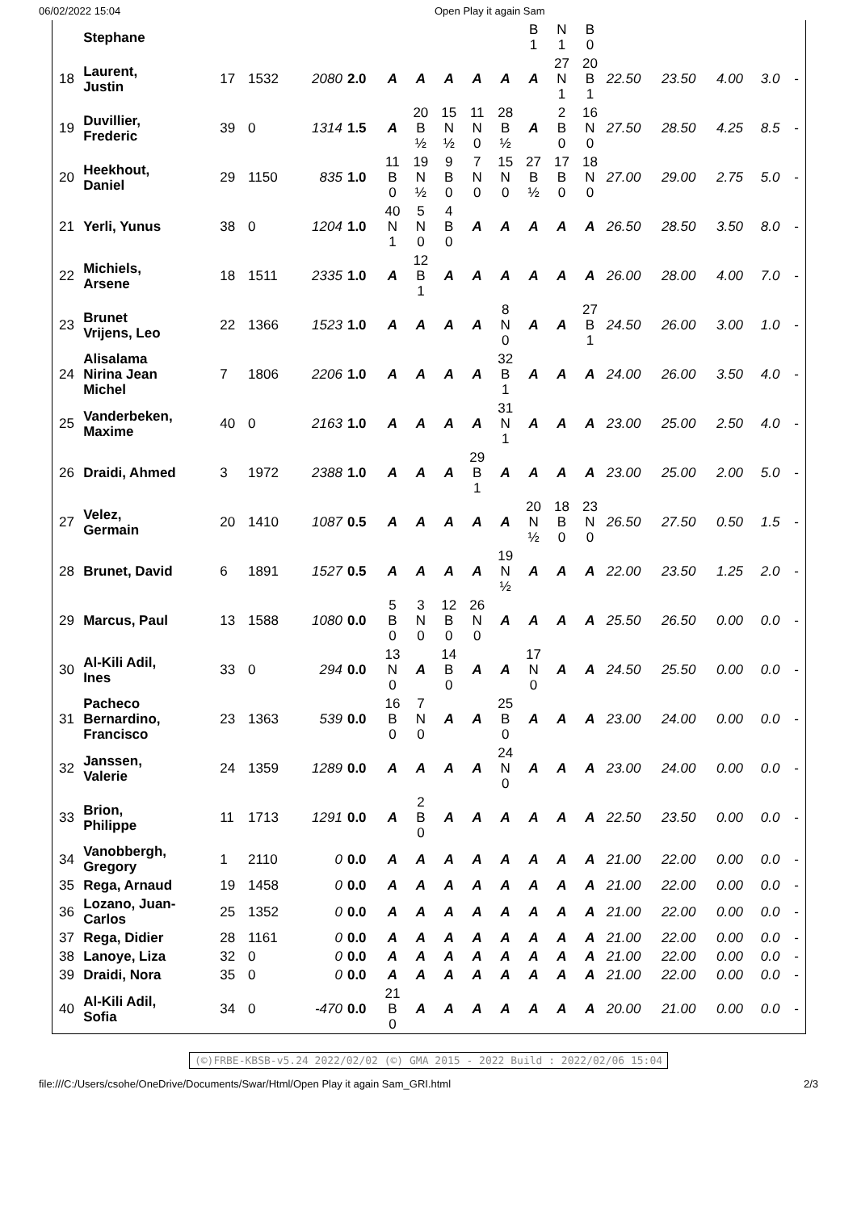06/02/2022 15:04 Open Play it again Sam
| | Stephane | | | | | | | | | | B 1 | N 1 | B 0 | | | | | |
| 18 | Laurent, Justin | 17 | 1532 | 2080 | 2.0 | A | A | A | A | A | A | 27 N 1 | 20 B 1 | 22.50 | 23.50 | 4.00 | 3.0 | - |
| 19 | Duvillier, Frederic | 39 | 0 | 1314 | 1.5 | A | 20 B ½ | 15 N ½ | 11 N 0 | 28 B ½ | A | 2 B 0 | 16 N 0 | 27.50 | 28.50 | 4.25 | 8.5 | - |
| 20 | Heekhout, Daniel | 29 | 1150 | 835 | 1.0 | 11 B 0 | 19 N ½ | 9 B 0 | 7 N 0 | 15 N 0 | 27 B ½ | 17 B 0 | 18 N 0 | 27.00 | 29.00 | 2.75 | 5.0 | - |
| 21 | Yerli, Yunus | 38 | 0 | 1204 | 1.0 | 40 N 1 | 5 N 0 | 4 B 0 | A | A | A | A | A | 26.50 | 28.50 | 3.50 | 8.0 | - |
| 22 | Michiels, Arsene | 18 | 1511 | 2335 | 1.0 | A | 12 B 1 | A | A | A | A | A | A | 26.00 | 28.00 | 4.00 | 7.0 | - |
| 23 | Brunet Vrijens, Leo | 22 | 1366 | 1523 | 1.0 | A | A | A | A | 8 N 0 | A | A | 27 B 1 | 24.50 | 26.00 | 3.00 | 1.0 | - |
| 24 | Alisalama Nirina Jean Michel | 7 | 1806 | 2206 | 1.0 | A | A | A | A | 32 B 1 | A | A | A | 24.00 | 26.00 | 3.50 | 4.0 | - |
| 25 | Vanderbeken, Maxime | 40 | 0 | 2163 | 1.0 | A | A | A | A | 31 N 1 | A | A | A | 23.00 | 25.00 | 2.50 | 4.0 | - |
| 26 | Draidi, Ahmed | 3 | 1972 | 2388 | 1.0 | A | A | A | 29 B 1 | A | A | A | A | 23.00 | 25.00 | 2.00 | 5.0 | - |
| 27 | Velez, Germain | 20 | 1410 | 1087 | 0.5 | A | A | A | A | A | 20 N ½ | 18 B 0 | 23 N 0 | 26.50 | 27.50 | 0.50 | 1.5 | - |
| 28 | Brunet, David | 6 | 1891 | 1527 | 0.5 | A | A | A | A | 19 N ½ | A | A | A | 22.00 | 23.50 | 1.25 | 2.0 | - |
| 29 | Marcus, Paul | 13 | 1588 | 1080 | 0.0 | 5 B 0 | 3 N 0 | 12 B 0 | 26 N 0 | A | A | A | A | 25.50 | 26.50 | 0.00 | 0.0 | - |
| 30 | Al-Kili Adil, Ines | 33 | 0 | 294 | 0.0 | 13 N 0 | A | 14 B 0 | A | A | 17 N 0 | A | A | 24.50 | 25.50 | 0.00 | 0.0 | - |
| 31 | Pacheco Bernardino, Francisco | 23 | 1363 | 539 | 0.0 | 16 B 0 | 7 N 0 | A | A | 25 B 0 | A | A | A | 23.00 | 24.00 | 0.00 | 0.0 | - |
| 32 | Janssen, Valerie | 24 | 1359 | 1289 | 0.0 | A | A | A | A | 24 N 0 | A | A | A | 23.00 | 24.00 | 0.00 | 0.0 | - |
| 33 | Brion, Philippe | 11 | 1713 | 1291 | 0.0 | A | 2 B 0 | A | A | A | A | A | A | 22.50 | 23.50 | 0.00 | 0.0 | - |
| 34 | Vanobbergh, Gregory | 1 | 2110 | 0 | 0.0 | A | A | A | A | A | A | A | A | 21.00 | 22.00 | 0.00 | 0.0 | - |
| 35 | Rega, Arnaud | 19 | 1458 | 0 | 0.0 | A | A | A | A | A | A | A | A | 21.00 | 22.00 | 0.00 | 0.0 | - |
| 36 | Lozano, Juan- Carlos | 25 | 1352 | 0 | 0.0 | A | A | A | A | A | A | A | A | 21.00 | 22.00 | 0.00 | 0.0 | - |
| 37 | Rega, Didier | 28 | 1161 | 0 | 0.0 | A | A | A | A | A | A | A | A | 21.00 | 22.00 | 0.00 | 0.0 | - |
| 38 | Lanoye, Liza | 32 | 0 | 0 | 0.0 | A | A | A | A | A | A | A | A | 21.00 | 22.00 | 0.00 | 0.0 | - |
| 39 | Draidi, Nora | 35 | 0 | 0 | 0.0 | A | A | A | A | A | A | A | A | 21.00 | 22.00 | 0.00 | 0.0 | - |
| 40 | Al-Kili Adil, Sofia | 34 | 0 | -470 | 0.0 | 21 B 0 | A | A | A | A | A | A | A | 20.00 | 21.00 | 0.00 | 0.0 | - |
(©)FRBE-KBSB-v5.24 2022/02/02 (©) GMA 2015 - 2022 Build : 2022/02/06 15:04
file:///C:/Users/csohe/OneDrive/Documents/Swar/Html/Open Play it again Sam_GRI.html 2/3